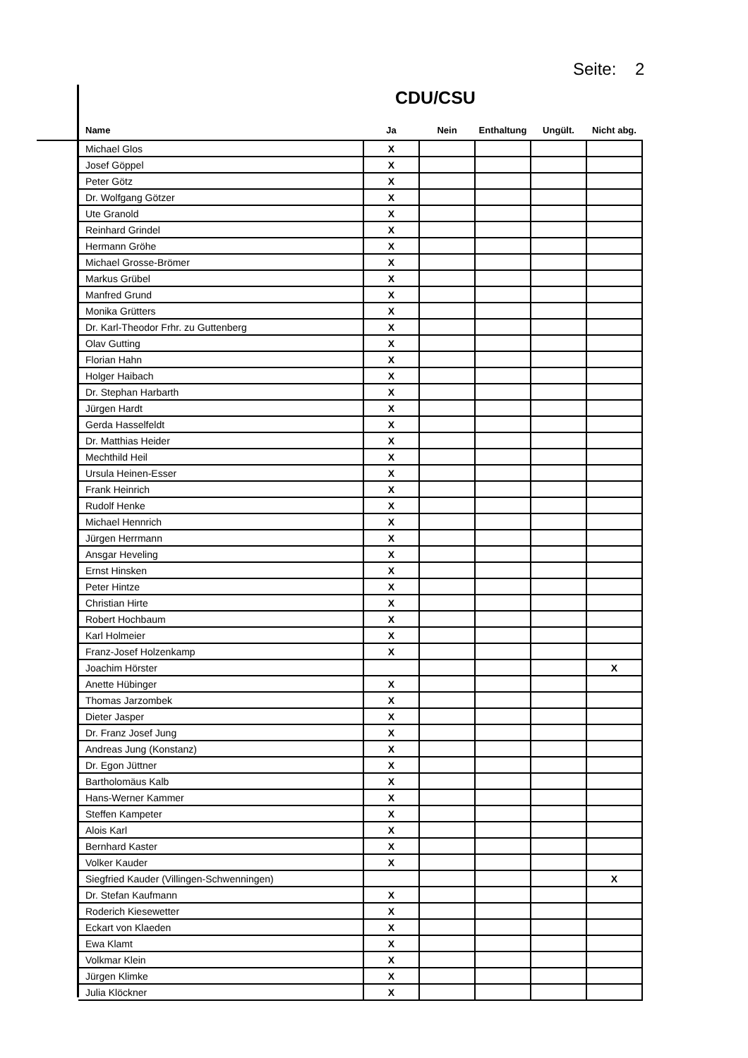Seite: 2
CDU/CSU
| Name | Ja | Nein | Enthaltung | Ungült. | Nicht abg. |
| --- | --- | --- | --- | --- | --- |
| Michael Glos | X | | | | |
| Josef Göppel | X | | | | |
| Peter Götz | X | | | | |
| Dr. Wolfgang Götzer | X | | | | |
| Ute Granold | X | | | | |
| Reinhard Grindel | X | | | | |
| Hermann Gröhe | X | | | | |
| Michael Grosse-Brömer | X | | | | |
| Markus Grübel | X | | | | |
| Manfred Grund | X | | | | |
| Monika Grütters | X | | | | |
| Dr. Karl-Theodor Frhr. zu Guttenberg | X | | | | |
| Olav Gutting | X | | | | |
| Florian Hahn | X | | | | |
| Holger Haibach | X | | | | |
| Dr. Stephan Harbarth | X | | | | |
| Jürgen Hardt | X | | | | |
| Gerda Hasselfeldt | X | | | | |
| Dr. Matthias Heider | X | | | | |
| Mechthild Heil | X | | | | |
| Ursula Heinen-Esser | X | | | | |
| Frank Heinrich | X | | | | |
| Rudolf Henke | X | | | | |
| Michael Hennrich | X | | | | |
| Jürgen Herrmann | X | | | | |
| Ansgar Heveling | X | | | | |
| Ernst Hinsken | X | | | | |
| Peter Hintze | X | | | | |
| Christian Hirte | X | | | | |
| Robert Hochbaum | X | | | | |
| Karl Holmeier | X | | | | |
| Franz-Josef Holzenkamp | X | | | | |
| Joachim Hörster | | | | | X |
| Anette Hübinger | X | | | | |
| Thomas Jarzombek | X | | | | |
| Dieter Jasper | X | | | | |
| Dr. Franz Josef Jung | X | | | | |
| Andreas Jung (Konstanz) | X | | | | |
| Dr. Egon Jüttner | X | | | | |
| Bartholomäus Kalb | X | | | | |
| Hans-Werner Kammer | X | | | | |
| Steffen Kampeter | X | | | | |
| Alois Karl | X | | | | |
| Bernhard Kaster | X | | | | |
| Volker Kauder | X | | | | |
| Siegfried Kauder (Villingen-Schwenningen) | | | | | X |
| Dr. Stefan Kaufmann | X | | | | |
| Roderich Kiesewetter | X | | | | |
| Eckart von Klaeden | X | | | | |
| Ewa Klamt | X | | | | |
| Volkmar Klein | X | | | | |
| Jürgen Klimke | X | | | | |
| Julia Klöckner | X | | | | |